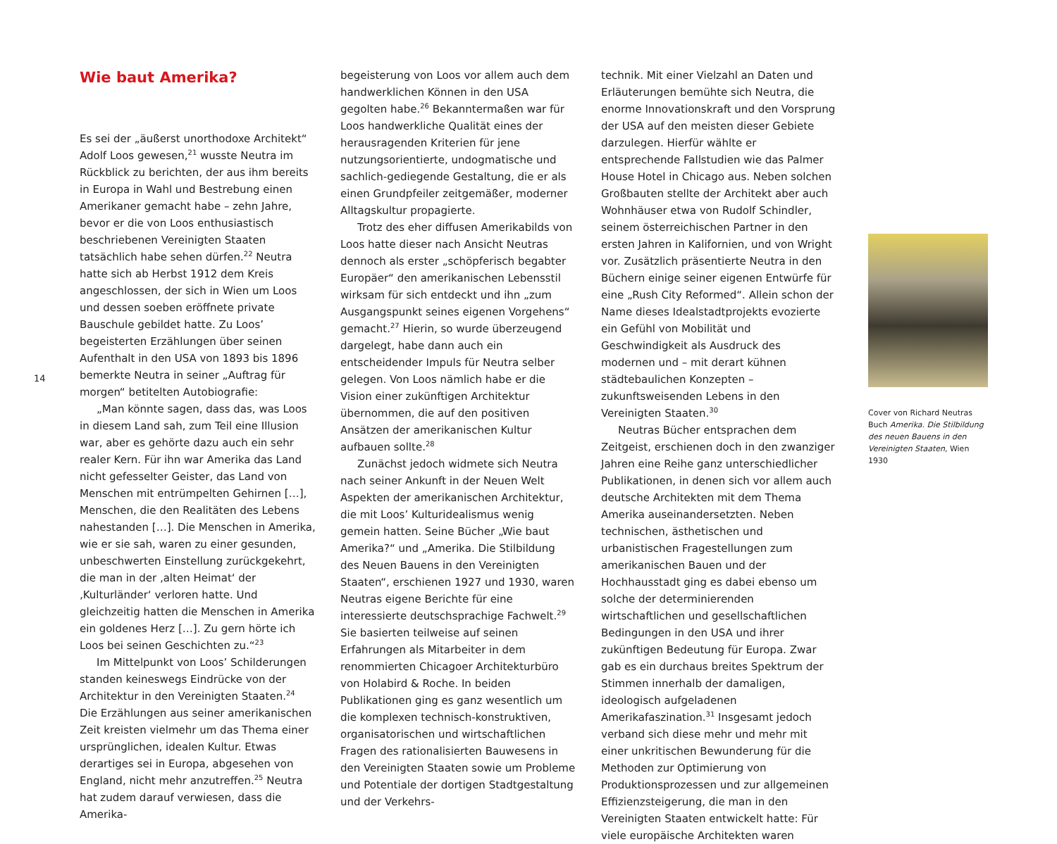14
Wie baut Amerika?
Es sei der „äußerst unorthodoxe Architekt“ Adolf Loos gewesen,<sup>21</sup> wusste Neutra im Rückblick zu berichten, der aus ihm bereits in Europa in Wahl und Bestrebung einen Amerikaner gemacht habe – zehn Jahre, bevor er die von Loos enthusiastisch beschriebenen Vereinigten Staaten tatsächlich habe sehen dürfen.<sup>22</sup> Neutra hatte sich ab Herbst 1912 dem Kreis angeschlossen, der sich in Wien um Loos und dessen soeben eröffnete private Bauschule gebildet hatte. Zu Loos’ begeisterten Erzählungen über seinen Aufenthalt in den USA von 1893 bis 1896 bemerkte Neutra in seiner „Auftrag für morgen“ betitelten Autobiografie:
„Man könnte sagen, dass das, was Loos in diesem Land sah, zum Teil eine Illusion war, aber es gehörte dazu auch ein sehr realer Kern. Für ihn war Amerika das Land nicht gefesselter Geister, das Land von Menschen mit entrümpelten Gehirnen […], Menschen, die den Realitäten des Lebens nahestanden […]. Die Menschen in Amerika, wie er sie sah, waren zu einer gesunden, unbeschwerten Einstellung zurückgekehrt, die man in der ‚alten Heimat‘ der ‚Kulturländer‘ verloren hatte. Und gleichzeitig hatten die Menschen in Amerika ein goldenes Herz […]. Zu gern hörte ich Loos bei seinen Geschichten zu.“<sup>23</sup>
Im Mittelpunkt von Loos’ Schilderungen standen keineswegs Eindrücke von der Architektur in den Vereinigten Staaten.<sup>24</sup> Die Erzählungen aus seiner amerikanischen Zeit kreisten vielmehr um das Thema einer ursprünglichen, idealen Kultur. Etwas derartiges sei in Europa, abgesehen von England, nicht mehr anzutreffen.<sup>25</sup> Neutra hat zudem darauf verwiesen, dass die Amerika-
begeisterung von Loos vor allem auch dem handwerklichen Können in den USA gegolten habe.<sup>26</sup> Bekanntermaßen war für Loos handwerkliche Qualität eines der herausragenden Kriterien für jene nutzungsorientierte, undogmatische und sachlich-gediegende Gestaltung, die er als einen Grundpfeiler zeitgemäßer, moderner Alltagskultur propagierte.
Trotz des eher diffusen Amerikabilds von Loos hatte dieser nach Ansicht Neutras dennoch als erster „schöpferisch begabter Europäer“ den amerikanischen Lebensstil wirksam für sich entdeckt und ihn „zum Ausgangspunkt seines eigenen Vorgehens“ gemacht.<sup>27</sup> Hierin, so wurde überzeugend dargelegt, habe dann auch ein entscheidender Impuls für Neutra selber gelegen. Von Loos nämlich habe er die Vision einer zukünftigen Architektur übernommen, die auf den positiven Ansätzen der amerikanischen Kultur aufbauen sollte.<sup>28</sup>
Zunächst jedoch widmete sich Neutra nach seiner Ankunft in der Neuen Welt Aspekten der amerikanischen Architektur, die mit Loos’ Kulturidealismus wenig gemein hatten. Seine Bücher „Wie baut Amerika?“ und „Amerika. Die Stilbildung des Neuen Bauens in den Vereinigten Staaten“, erschienen 1927 und 1930, waren Neutras eigene Berichte für eine interessierte deutschsprachige Fachwelt.<sup>29</sup> Sie basierten teilweise auf seinen Erfahrungen als Mitarbeiter in dem renommierten Chicagoer Architekturbüro von Holabird & Roche. In beiden Publikationen ging es ganz wesentlich um die komplexen technisch-konstruktiven, organisatorischen und wirtschaftlichen Fragen des rationalisierten Bauwesens in den Vereinigten Staaten sowie um Probleme und Potentiale der dortigen Stadtgestaltung und der Verkehrs-
technik. Mit einer Vielzahl an Daten und Erläuterungen bemühte sich Neutra, die enorme Innovationskraft und den Vorsprung der USA auf den meisten dieser Gebiete darzulegen. Hierfür wählte er entsprechende Fallstudien wie das Palmer House Hotel in Chicago aus. Neben solchen Großbauten stellte der Architekt aber auch Wohnhäuser etwa von Rudolf Schindler, seinem österreichischen Partner in den ersten Jahren in Kalifornien, und von Wright vor. Zusätzlich präsentierte Neutra in den Büchern einige seiner eigenen Entwürfe für eine „Rush City Reformed“. Allein schon der Name dieses Idealstadtprojekts evozierte ein Gefühl von Mobilität und Geschwindigkeit als Ausdruck des modernen und – mit derart kühnen städtebaulichen Konzepten – zukunftsweisenden Lebens in den Vereinigten Staaten.<sup>30</sup>
Neutras Bücher entsprachen dem Zeitgeist, erschienen doch in den zwanziger Jahren eine Reihe ganz unterschiedlicher Publikationen, in denen sich vor allem auch deutsche Architekten mit dem Thema Amerika auseinandersetzten. Neben technischen, ästhetischen und urbanistischen Fragestellungen zum amerikanischen Bauen und der Hochhausstadt ging es dabei ebenso um solche der determinierenden wirtschaftlichen und gesellschaftlichen Bedingungen in den USA und ihrer zukünftigen Bedeutung für Europa. Zwar gab es ein durchaus breites Spektrum der Stimmen innerhalb der damaligen, ideologisch aufgeladenen Amerikafaszination.<sup>31</sup> Insgesamt jedoch verband sich diese mehr und mehr mit einer unkritischen Bewunderung für die Methoden zur Optimierung von Produktionsprozessen und zur allgemeinen Effizienzsteigerung, die man in den Vereinigten Staaten entwickelt hatte: Für viele europäische Architekten waren
Cover von Richard Neutras Buch Amerika. Die Stilbildung des neuen Bauens in den Vereinigten Staaten, Wien 1930